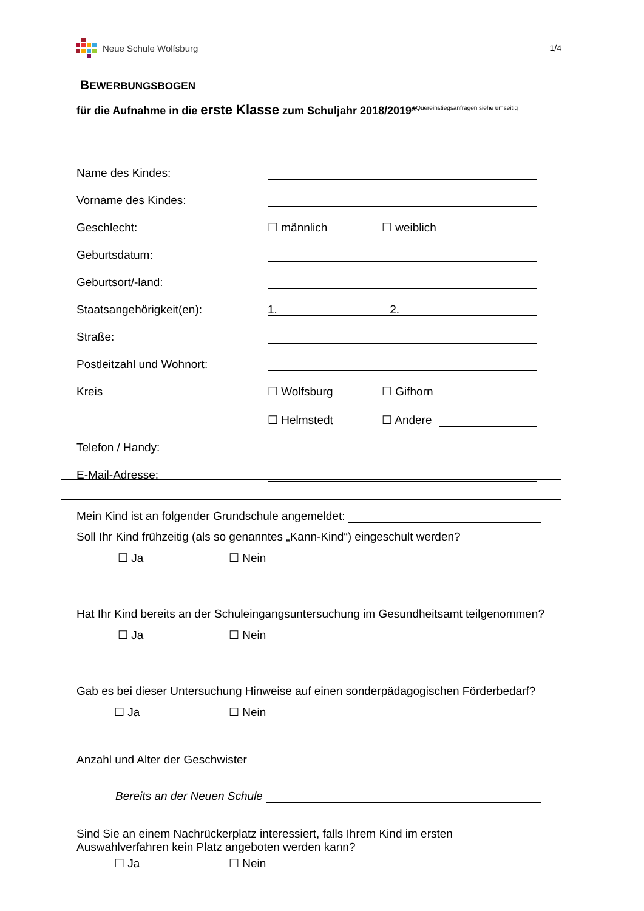Neue Schule Wolfsburg 1/4
BEWERBUNGSBOGEN
für die Aufnahme in die erste Klasse zum Schuljahr 2018/2019*Quereinstiegsanfragen siehe umseitig
Name des Kindes:
Vorname des Kindes:
Geschlecht: ☐ männlich ☐ weiblich
Geburtsdatum:
Geburtsort/-land:
Staatsangehörigkeit(en): 1. 2.
Straße:
Postleitzahl und Wohnort:
Kreis ☐ Wolfsburg ☐ Gifhorn
☐ Helmstedt ☐ Andere
Telefon / Handy:
E-Mail-Adresse:
Mein Kind ist an folgender Grundschule angemeldet:
Soll Ihr Kind frühzeitig (als so genanntes „Kann-Kind“) eingeschult werden?
☐ Ja ☐ Nein
Hat Ihr Kind bereits an der Schuleingangsuntersuchung im Gesundheitsamt teilgenommen?
☐ Ja ☐ Nein
Gab es bei dieser Untersuchung Hinweise auf einen sonderpädagogischen Förderbedarf?
☐ Ja ☐ Nein
Anzahl und Alter der Geschwister
Bereits an der Neuen Schule
Sind Sie an einem Nachrückerplatz interessiert, falls Ihrem Kind im ersten
Auswahlverfahren kein Platz angeboten werden kann?
☐ Ja ☐ Nein